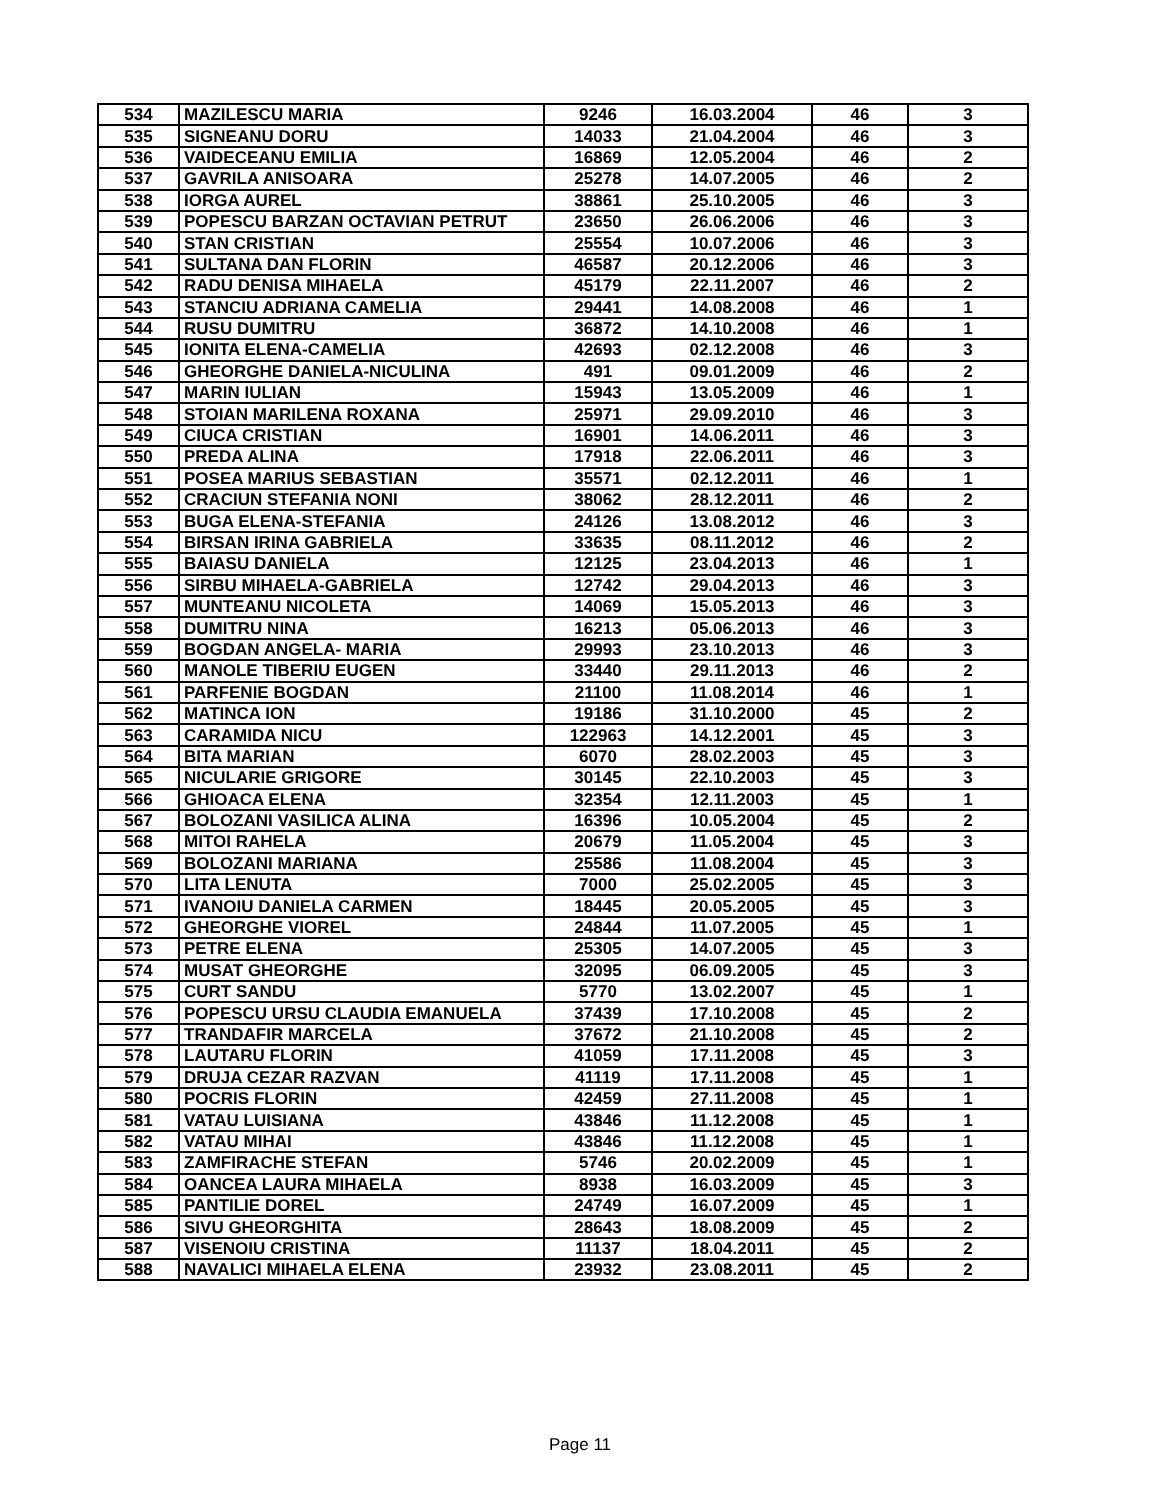| 534 | MAZILESCU MARIA | 9246 | 16.03.2004 | 46 | 3 |
| 535 | SIGNEANU DORU | 14033 | 21.04.2004 | 46 | 3 |
| 536 | VAIDECEANU EMILIA | 16869 | 12.05.2004 | 46 | 2 |
| 537 | GAVRILA ANISOARA | 25278 | 14.07.2005 | 46 | 2 |
| 538 | IORGA AUREL | 38861 | 25.10.2005 | 46 | 3 |
| 539 | POPESCU BARZAN OCTAVIAN PETRUT | 23650 | 26.06.2006 | 46 | 3 |
| 540 | STAN CRISTIAN | 25554 | 10.07.2006 | 46 | 3 |
| 541 | SULTANA DAN FLORIN | 46587 | 20.12.2006 | 46 | 3 |
| 542 | RADU DENISA MIHAELA | 45179 | 22.11.2007 | 46 | 2 |
| 543 | STANCIU ADRIANA CAMELIA | 29441 | 14.08.2008 | 46 | 1 |
| 544 | RUSU DUMITRU | 36872 | 14.10.2008 | 46 | 1 |
| 545 | IONITA ELENA-CAMELIA | 42693 | 02.12.2008 | 46 | 3 |
| 546 | GHEORGHE DANIELA-NICULINA | 491 | 09.01.2009 | 46 | 2 |
| 547 | MARIN IULIAN | 15943 | 13.05.2009 | 46 | 1 |
| 548 | STOIAN MARILENA ROXANA | 25971 | 29.09.2010 | 46 | 3 |
| 549 | CIUCA CRISTIAN | 16901 | 14.06.2011 | 46 | 3 |
| 550 | PREDA ALINA | 17918 | 22.06.2011 | 46 | 3 |
| 551 | POSEA MARIUS SEBASTIAN | 35571 | 02.12.2011 | 46 | 1 |
| 552 | CRACIUN STEFANIA NONI | 38062 | 28.12.2011 | 46 | 2 |
| 553 | BUGA ELENA-STEFANIA | 24126 | 13.08.2012 | 46 | 3 |
| 554 | BIRSAN IRINA GABRIELA | 33635 | 08.11.2012 | 46 | 2 |
| 555 | BAIASU DANIELA | 12125 | 23.04.2013 | 46 | 1 |
| 556 | SIRBU MIHAELA-GABRIELA | 12742 | 29.04.2013 | 46 | 3 |
| 557 | MUNTEANU NICOLETA | 14069 | 15.05.2013 | 46 | 3 |
| 558 | DUMITRU NINA | 16213 | 05.06.2013 | 46 | 3 |
| 559 | BOGDAN ANGELA- MARIA | 29993 | 23.10.2013 | 46 | 3 |
| 560 | MANOLE TIBERIU EUGEN | 33440 | 29.11.2013 | 46 | 2 |
| 561 | PARFENIE BOGDAN | 21100 | 11.08.2014 | 46 | 1 |
| 562 | MATINCA ION | 19186 | 31.10.2000 | 45 | 2 |
| 563 | CARAMIDA NICU | 122963 | 14.12.2001 | 45 | 3 |
| 564 | BITA MARIAN | 6070 | 28.02.2003 | 45 | 3 |
| 565 | NICULARIE GRIGORE | 30145 | 22.10.2003 | 45 | 3 |
| 566 | GHIOACA ELENA | 32354 | 12.11.2003 | 45 | 1 |
| 567 | BOLOZANI VASILICA ALINA | 16396 | 10.05.2004 | 45 | 2 |
| 568 | MITOI RAHELA | 20679 | 11.05.2004 | 45 | 3 |
| 569 | BOLOZANI MARIANA | 25586 | 11.08.2004 | 45 | 3 |
| 570 | LITA LENUTA | 7000 | 25.02.2005 | 45 | 3 |
| 571 | IVANOIU DANIELA CARMEN | 18445 | 20.05.2005 | 45 | 3 |
| 572 | GHEORGHE VIOREL | 24844 | 11.07.2005 | 45 | 1 |
| 573 | PETRE ELENA | 25305 | 14.07.2005 | 45 | 3 |
| 574 | MUSAT GHEORGHE | 32095 | 06.09.2005 | 45 | 3 |
| 575 | CURT SANDU | 5770 | 13.02.2007 | 45 | 1 |
| 576 | POPESCU URSU CLAUDIA EMANUELA | 37439 | 17.10.2008 | 45 | 2 |
| 577 | TRANDAFIR MARCELA | 37672 | 21.10.2008 | 45 | 2 |
| 578 | LAUTARU FLORIN | 41059 | 17.11.2008 | 45 | 3 |
| 579 | DRUJA CEZAR RAZVAN | 41119 | 17.11.2008 | 45 | 1 |
| 580 | POCRIS FLORIN | 42459 | 27.11.2008 | 45 | 1 |
| 581 | VATAU LUISIANA | 43846 | 11.12.2008 | 45 | 1 |
| 582 | VATAU MIHAI | 43846 | 11.12.2008 | 45 | 1 |
| 583 | ZAMFIRACHE STEFAN | 5746 | 20.02.2009 | 45 | 1 |
| 584 | OANCEA LAURA MIHAELA | 8938 | 16.03.2009 | 45 | 3 |
| 585 | PANTILIE DOREL | 24749 | 16.07.2009 | 45 | 1 |
| 586 | SIVU GHEORGHITA | 28643 | 18.08.2009 | 45 | 2 |
| 587 | VISENOIU CRISTINA | 11137 | 18.04.2011 | 45 | 2 |
| 588 | NAVALICI MIHAELA ELENA | 23932 | 23.08.2011 | 45 | 2 |
Page 11